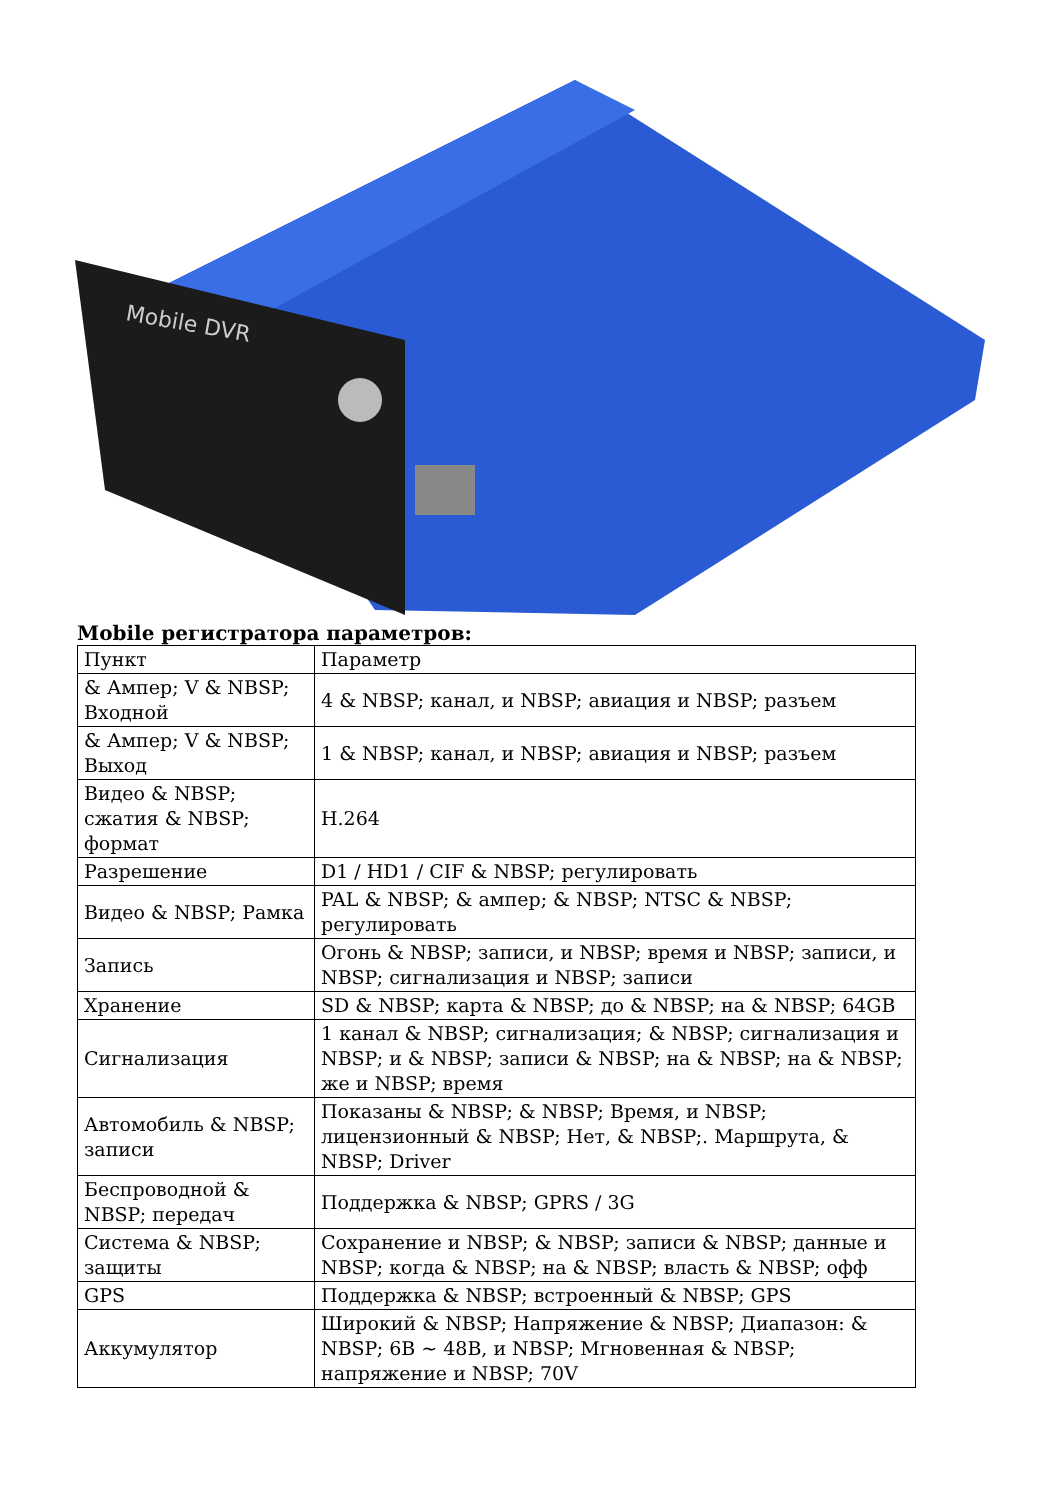Mobile DVR
Mobile регистратора параметров:
| Пункт | Параметр |
| & Ампер; V & NBSP; Входной | 4 & NBSP; канал, и NBSP; авиация и NBSP; разъем |
| & Ампер; V & NBSP; Выход | 1 & NBSP; канал, и NBSP; авиация и NBSP; разъем |
| Видео & NBSP; сжатия & NBSP; формат | H.264 |
| Разрешение | D1 / HD1 / CIF & NBSP; регулировать |
| Видео & NBSP; Рамка | PAL & NBSP; & ампер; & NBSP; NTSC & NBSP; регулировать |
| Запись | Огонь & NBSP; записи, и NBSP; время и NBSP; записи, и NBSP; сигнализация и NBSP; записи |
| Хранение | SD & NBSP; карта & NBSP; до & NBSP; на & NBSP; 64GB |
| Сигнализация | 1 канал & NBSP; сигнализация; & NBSP; сигнализация и NBSP; и & NBSP; записи & NBSP; на & NBSP; на & NBSP; же и NBSP; время |
| Автомобиль & NBSP; записи | Показаны & NBSP; & NBSP; Время, и NBSP; лицензионный & NBSP; Нет, & NBSP;. Маршрута, & NBSP; Driver |
| Беспроводной & NBSP; передач | Поддержка & NBSP; GPRS / 3G |
| Система & NBSP; защиты | Сохранение и NBSP; & NBSP; записи & NBSP; данные и NBSP; когда & NBSP; на & NBSP; власть & NBSP; офф |
| GPS | Поддержка & NBSP; встроенный & NBSP; GPS |
| Аккумулятор | Широкий & NBSP; Напряжение & NBSP; Диапазон: & NBSP; 6В ~ 48В, и NBSP; Мгновенная & NBSP; напряжение и NBSP; 70V |